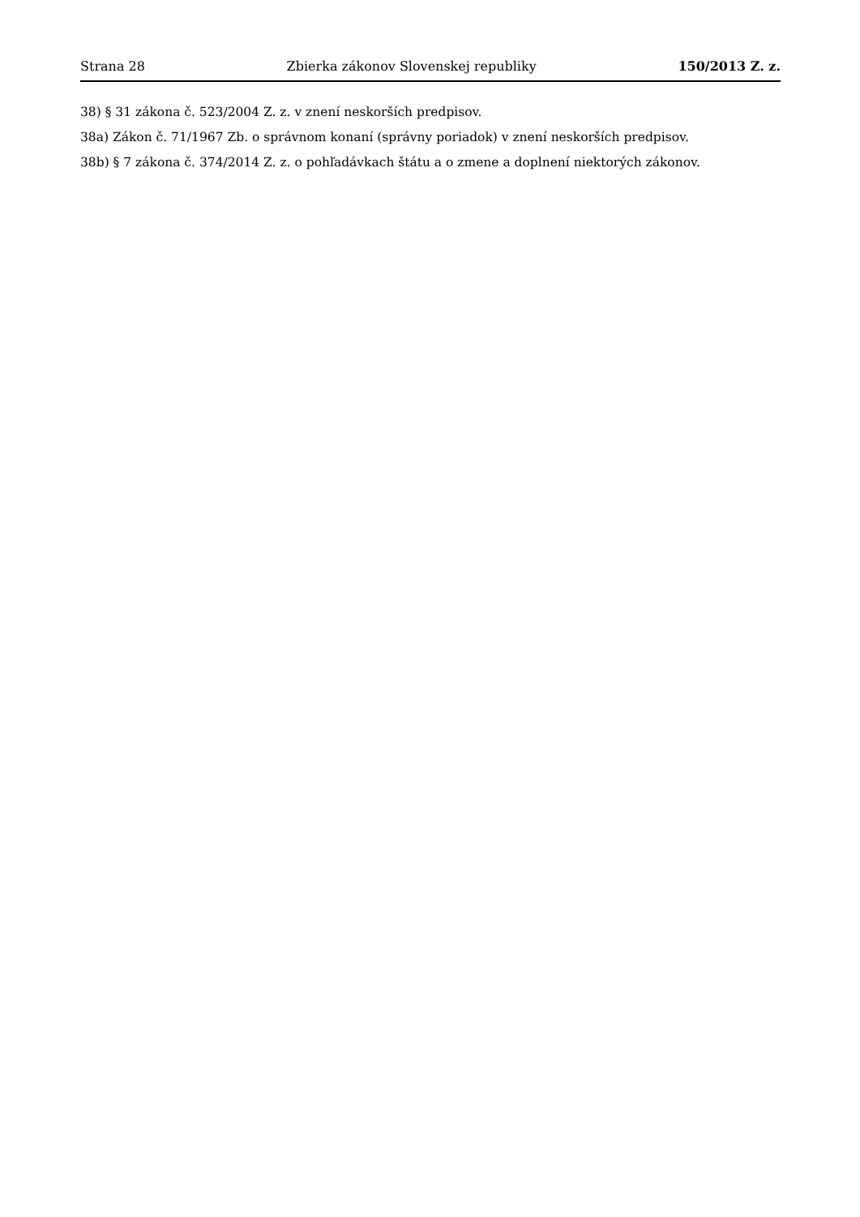Strana 28 Zbierka zákonov Slovenskej republiky 150/2013 Z. z.
38) § 31 zákona č. 523/2004 Z. z. v znení neskorších predpisov.
38a) Zákon č. 71/1967 Zb. o správnom konaní (správny poriadok) v znení neskorších predpisov.
38b) § 7 zákona č. 374/2014 Z. z. o pohľadávkach štátu a o zmene a doplnení niektorých zákonov.